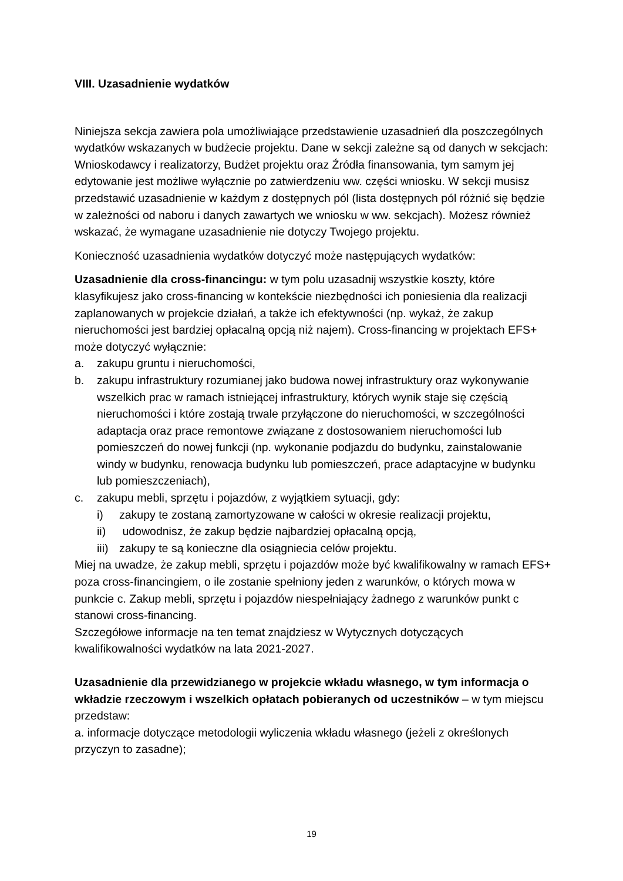VIII. Uzasadnienie wydatków
Niniejsza sekcja zawiera pola umożliwiające przedstawienie uzasadnień dla poszczególnych wydatków wskazanych w budżecie projektu. Dane w sekcji zależne są od danych w sekcjach: Wnioskodawcy i realizatorzy, Budżet projektu oraz Źródła finansowania, tym samym jej edytowanie jest możliwe wyłącznie po zatwierdzeniu ww. części wniosku. W sekcji musisz przedstawić uzasadnienie w każdym z dostępnych pól (lista dostępnych pól różnić się będzie w zależności od naboru i danych zawartych we wniosku w ww. sekcjach). Możesz również wskazać, że wymagane uzasadnienie nie dotyczy Twojego projektu.
Konieczność uzasadnienia wydatków dotyczyć może następujących wydatków:
Uzasadnienie dla cross-financingu: w tym polu uzasadnij wszystkie koszty, które klasyfikujesz jako cross-financing w kontekście niezbędności ich poniesienia dla realizacji zaplanowanych w projekcie działań, a także ich efektywności (np. wykaż, że zakup nieruchomości jest bardziej opłacalną opcją niż najem). Cross-financing w projektach EFS+ może dotyczyć wyłącznie:
a. zakupu gruntu i nieruchomości,
b. zakupu infrastruktury rozumianej jako budowa nowej infrastruktury oraz wykonywanie wszelkich prac w ramach istniejącej infrastruktury, których wynik staje się częścią nieruchomości i które zostają trwale przyłączone do nieruchomości, w szczególności adaptacja oraz prace remontowe związane z dostosowaniem nieruchomości lub pomieszczeń do nowej funkcji (np. wykonanie podjazdu do budynku, zainstalowanie windy w budynku, renowacja budynku lub pomieszczeń, prace adaptacyjne w budynku lub pomieszczeniach),
c. zakupu mebli, sprzętu i pojazdów, z wyjątkiem sytuacji, gdy:
i) zakupy te zostaną zamortyzowane w całości w okresie realizacji projektu,
ii) udowodnisz, że zakup będzie najbardziej opłacalną opcją,
iii) zakupy te są konieczne dla osiągniecia celów projektu.
Miej na uwadze, że zakup mebli, sprzętu i pojazdów może być kwalifikowalny w ramach EFS+ poza cross-financingiem, o ile zostanie spełniony jeden z warunków, o których mowa w punkcie c. Zakup mebli, sprzętu i pojazdów niespełniający żadnego z warunków punkt c stanowi cross-financing.
Szczegółowe informacje na ten temat znajdziesz w Wytycznych dotyczących kwalifikowalności wydatków na lata 2021-2027.
Uzasadnienie dla przewidzianego w projekcie wkładu własnego, w tym informacja o wkładzie rzeczowym i wszelkich opłatach pobieranych od uczestników – w tym miejscu przedstaw:
a. informacje dotyczące metodologii wyliczenia wkładu własnego (jeżeli z określonych przyczyn to zasadne);
19